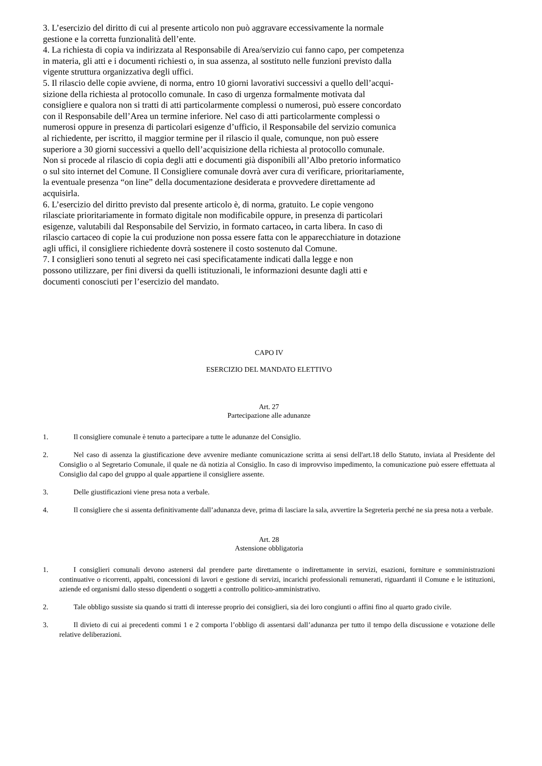3. L’esercizio del diritto di cui al presente articolo non può aggravare eccessivamente la normale
gestione e la corretta funzionalità dell’ente.
4. La richiesta di copia va indirizzata al Responsabile di Area/servizio cui fanno capo, per competenza
in materia, gli atti e i documenti richiesti o, in sua assenza, al sostituto nelle funzioni previsto dalla
vigente struttura organizzativa degli uffici.
5. Il rilascio delle copie avviene, di norma, entro 10 giorni lavorativi successivi a quello dell’acqui-
sizione della richiesta al protocollo comunale. In caso di urgenza formalmente motivata dal
consigliere e qualora non si tratti di atti particolarmente complessi o numerosi, può essere concordato
con il Responsabile dell’Area un termine inferiore. Nel caso di atti particolarmente complessi o
numerosi oppure in presenza di particolari esigenze d’ufficio, il Responsabile del servizio comunica
al richiedente, per iscritto, il maggior termine per il rilascio il quale, comunque, non può essere
superiore a 30 giorni successivi a quello dell’acquisizione della richiesta al protocollo comunale.
Non si procede al rilascio di copia degli atti e documenti già disponibili all’Albo pretorio informatico
o sul sito internet del Comune. Il Consigliere comunale dovrà aver cura di verificare, prioritariamente,
la eventuale presenza “on line” della documentazione desiderata e provvedere direttamente ad
acquisirla.
6. L’esercizio del diritto previsto dal presente articolo è, di norma, gratuito. Le copie vengono
rilasciate prioritariamente in formato digitale non modificabile oppure, in presenza di particolari
esigenze, valutabili dal Responsabile del Servizio, in formato cartaceo, in carta libera. In caso di
rilascio cartaceo di copie la cui produzione non possa essere fatta con le apparecchiature in dotazione
agli uffici, il consigliere richiedente dovrà sostenere il costo sostenuto dal Comune.
7. I consiglieri sono tenuti al segreto nei casi specificatamente indicati dalla legge e non
possono utilizzare, per fini diversi da quelli istituzionali, le informazioni desunte dagli atti e
documenti conosciuti per l’esercizio del mandato.
CAPO IV
ESERCIZIO DEL MANDATO ELETTIVO
Art. 27
Partecipazione alle adunanze
1. Il consigliere comunale è tenuto a partecipare a tutte le adunanze del Consiglio.
2. Nel caso di assenza la giustificazione deve avvenire mediante comunicazione scritta ai sensi dell'art.18 dello Statuto, inviata al Presidente del Consiglio o al Segretario Comunale, il quale ne dà notizia al Consiglio. In caso di improvviso impedimento, la comunicazione può essere effettuata al Consiglio dal capo del gruppo al quale appartiene il consigliere assente.
3. Delle giustificazioni viene presa nota a verbale.
4. Il consigliere che si assenta definitivamente dall’adunanza deve, prima di lasciare la sala, avvertire la Segreteria perché ne sia presa nota a verbale.
Art. 28
Astensione obbligatoria
1. I consiglieri comunali devono astenersi dal prendere parte direttamente o indirettamente in servizi, esazioni, forniture e somministrazioni continuative o ricorrenti, appalti, concessioni di lavori e gestione di servizi, incarichi professionali remunerati, riguardanti il Comune e le istituzioni, aziende ed organismi dallo stesso dipendenti o soggetti a controllo politico-amministrativo.
2. Tale obbligo sussiste sia quando si tratti di interesse proprio dei consiglieri, sia dei loro congiunti o affini fino al quarto grado civile.
3. Il divieto di cui ai precedenti commi 1 e 2 comporta l’obbligo di assentarsi dall’adunanza per tutto il tempo della discussione e votazione delle relative deliberazioni.